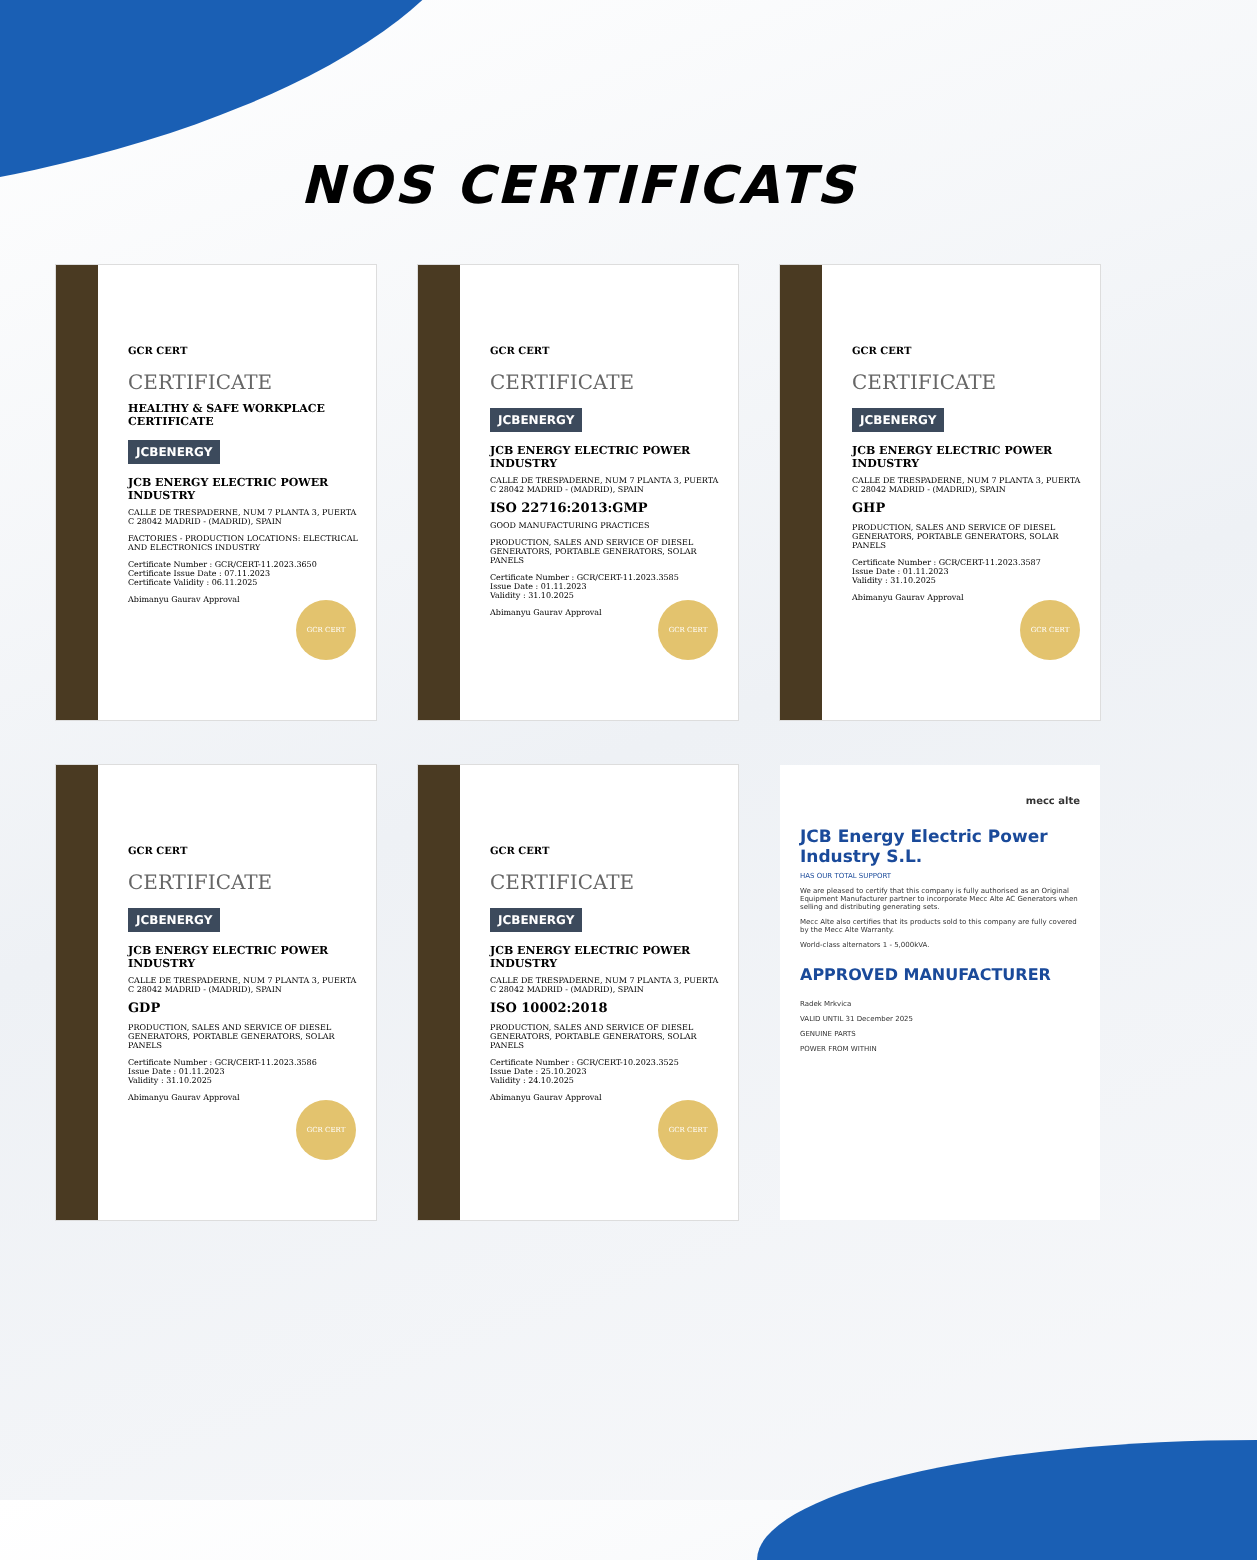NOS CERTIFICATS
GCR CERT
CERTIFICATE
HEALTHY & SAFE WORKPLACE CERTIFICATE
JCBENERGY
JCB ENERGY ELECTRIC POWER INDUSTRY
CALLE DE TRESPADERNE, NUM 7 PLANTA 3, PUERTA C 28042 MADRID - (MADRID), SPAIN
FACTORIES - PRODUCTION LOCATIONS: ELECTRICAL AND ELECTRONICS INDUSTRY
Certificate Number : GCR/CERT-11.2023.3650
Certificate Issue Date : 07.11.2023
Certificate Validity : 06.11.2025
Abimanyu Gaurav Approval
GCR CERT
GCR CERT
CERTIFICATE
JCBENERGY
JCB ENERGY ELECTRIC POWER INDUSTRY
CALLE DE TRESPADERNE, NUM 7 PLANTA 3, PUERTA C 28042 MADRID - (MADRID), SPAIN
ISO 22716:2013:GMP
GOOD MANUFACTURING PRACTICES
PRODUCTION, SALES AND SERVICE OF DIESEL GENERATORS, PORTABLE GENERATORS, SOLAR PANELS
Certificate Number : GCR/CERT-11.2023.3585
Issue Date : 01.11.2023
Validity : 31.10.2025
Abimanyu Gaurav Approval
GCR CERT
GCR CERT
CERTIFICATE
JCBENERGY
JCB ENERGY ELECTRIC POWER INDUSTRY
CALLE DE TRESPADERNE, NUM 7 PLANTA 3, PUERTA C 28042 MADRID - (MADRID), SPAIN
GHP
PRODUCTION, SALES AND SERVICE OF DIESEL GENERATORS, PORTABLE GENERATORS, SOLAR PANELS
Certificate Number : GCR/CERT-11.2023.3587
Issue Date : 01.11.2023
Validity : 31.10.2025
Abimanyu Gaurav Approval
GCR CERT
GCR CERT
CERTIFICATE
JCBENERGY
JCB ENERGY ELECTRIC POWER INDUSTRY
CALLE DE TRESPADERNE, NUM 7 PLANTA 3, PUERTA C 28042 MADRID - (MADRID), SPAIN
GDP
PRODUCTION, SALES AND SERVICE OF DIESEL GENERATORS, PORTABLE GENERATORS, SOLAR PANELS
Certificate Number : GCR/CERT-11.2023.3586
Issue Date : 01.11.2023
Validity : 31.10.2025
Abimanyu Gaurav Approval
GCR CERT
GCR CERT
CERTIFICATE
JCBENERGY
JCB ENERGY ELECTRIC POWER INDUSTRY
CALLE DE TRESPADERNE, NUM 7 PLANTA 3, PUERTA C 28042 MADRID - (MADRID), SPAIN
ISO 10002:2018
PRODUCTION, SALES AND SERVICE OF DIESEL GENERATORS, PORTABLE GENERATORS, SOLAR PANELS
Certificate Number : GCR/CERT-10.2023.3525
Issue Date : 25.10.2023
Validity : 24.10.2025
Abimanyu Gaurav Approval
GCR CERT
mecc alte
JCB Energy Electric Power Industry S.L.
HAS OUR TOTAL SUPPORT
We are pleased to certify that this company is fully authorised as an Original Equipment Manufacturer partner to incorporate Mecc Alte AC Generators when selling and distributing generating sets.
Mecc Alte also certifies that its products sold to this company are fully covered by the Mecc Alte Warranty.
World-class alternators 1 - 5,000kVA.
APPROVED MANUFACTURER
Radek Mrkvica
VALID UNTIL 31 December 2025
GENUINE PARTS
POWER FROM WITHIN